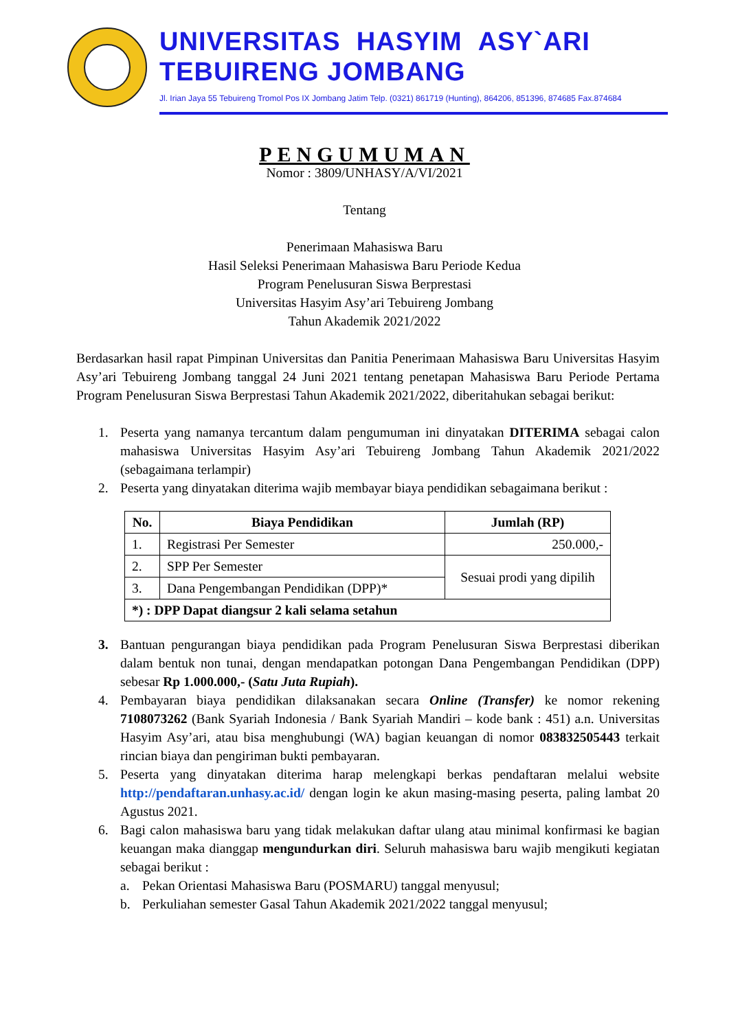UNIVERSITAS HASYIM ASY`ARI
TEBUIRENG JOMBANG
Jl. Irian Jaya 55 Tebuireng Tromol Pos IX Jombang Jatim Telp. (0321) 861719 (Hunting), 864206, 851396, 874685 Fax.874684
PENGUMUMAN
Nomor : 3809/UNHASY/A/VI/2021
Tentang
Penerimaan Mahasiswa Baru
Hasil Seleksi Penerimaan Mahasiswa Baru Periode Kedua
Program Penelusuran Siswa Berprestasi
Universitas Hasyim Asy’ari Tebuireng Jombang
Tahun Akademik 2021/2022
Berdasarkan hasil rapat Pimpinan Universitas dan Panitia Penerimaan Mahasiswa Baru Universitas Hasyim Asy’ari Tebuireng Jombang tanggal 24 Juni 2021 tentang penetapan Mahasiswa Baru Periode Pertama Program Penelusuran Siswa Berprestasi Tahun Akademik 2021/2022, diberitahukan sebagai berikut:
1. Peserta yang namanya tercantum dalam pengumuman ini dinyatakan DITERIMA sebagai calon mahasiswa Universitas Hasyim Asy’ari Tebuireng Jombang Tahun Akademik 2021/2022 (sebagaimana terlampir)
2. Peserta yang dinyatakan diterima wajib membayar biaya pendidikan sebagaimana berikut :
| No. | Biaya Pendidikan | Jumlah (RP) |
| --- | --- | --- |
| 1. | Registrasi Per Semester | 250.000,- |
| 2. | SPP Per Semester | Sesuai prodi yang dipilih |
| 3. | Dana Pengembangan Pendidikan (DPP)* | |
| *) : DPP Dapat diangsur 2 kali selama setahun | | |
3. Bantuan pengurangan biaya pendidikan pada Program Penelusuran Siswa Berprestasi diberikan dalam bentuk non tunai, dengan mendapatkan potongan Dana Pengembangan Pendidikan (DPP) sebesar Rp 1.000.000,- (Satu Juta Rupiah).
4. Pembayaran biaya pendidikan dilaksanakan secara Online (Transfer) ke nomor rekening 7108073262 (Bank Syariah Indonesia / Bank Syariah Mandiri – kode bank : 451) a.n. Universitas Hasyim Asy’ari, atau bisa menghubungi (WA) bagian keuangan di nomor 083832505443 terkait rincian biaya dan pengiriman bukti pembayaran.
5. Peserta yang dinyatakan diterima harap melengkapi berkas pendaftaran melalui website http://pendaftaran.unhasy.ac.id/ dengan login ke akun masing-masing peserta, paling lambat 20 Agustus 2021.
6. Bagi calon mahasiswa baru yang tidak melakukan daftar ulang atau minimal konfirmasi ke bagian keuangan maka dianggap mengundurkan diri. Seluruh mahasiswa baru wajib mengikuti kegiatan sebagai berikut :
a. Pekan Orientasi Mahasiswa Baru (POSMARU) tanggal menyusul;
b. Perkuliahan semester Gasal Tahun Akademik 2021/2022 tanggal menyusul;